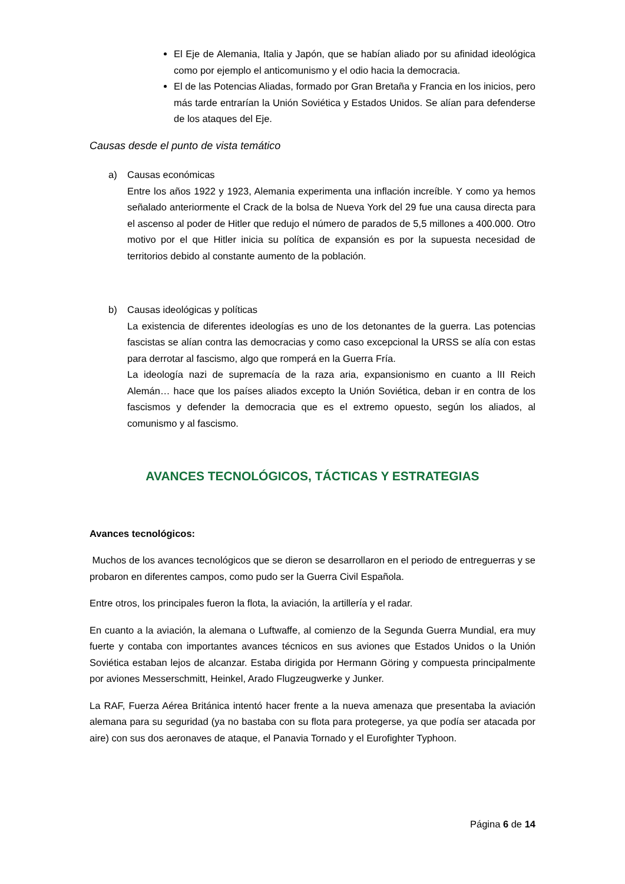El Eje de Alemania, Italia y Japón, que se habían aliado por su afinidad ideológica como por ejemplo el anticomunismo y el odio hacia la democracia.
El de las Potencias Aliadas, formado por Gran Bretaña y Francia en los inicios, pero más tarde entrarían la Unión Soviética y Estados Unidos. Se alían para defenderse de los ataques del Eje.
Causas desde el punto de vista temático
a) Causas económicas
Entre los años 1922 y 1923, Alemania experimenta una inflación increíble. Y como ya hemos señalado anteriormente el Crack de la bolsa de Nueva York del 29 fue una causa directa para el ascenso al poder de Hitler que redujo el número de parados de 5,5 millones a 400.000. Otro motivo por el que Hitler inicia su política de expansión es por la supuesta necesidad de territorios debido al constante aumento de la población.
b) Causas ideológicas y políticas
La existencia de diferentes ideologías es uno de los detonantes de la guerra. Las potencias fascistas se alían contra las democracias y como caso excepcional la URSS se alía con estas para derrotar al fascismo, algo que romperá en la Guerra Fría.
La ideología nazi de supremacía de la raza aria, expansionismo en cuanto a lII Reich Alemán… hace que los países aliados excepto la Unión Soviética, deban ir en contra de los fascismos y defender la democracia que es el extremo opuesto, según los aliados, al comunismo y al fascismo.
AVANCES TECNOLÓGICOS, TÁCTICAS Y ESTRATEGIAS
Avances tecnológicos:
Muchos de los avances tecnológicos que se dieron se desarrollaron en el periodo de entreguerras y se probaron en diferentes campos, como pudo ser la Guerra Civil Española.
Entre otros, los principales fueron la flota, la aviación, la artillería y el radar.
En cuanto a la aviación, la alemana o Luftwaffe, al comienzo de la Segunda Guerra Mundial, era muy fuerte y contaba con importantes avances técnicos en sus aviones que Estados Unidos o la Unión Soviética estaban lejos de alcanzar. Estaba dirigida por Hermann Göring y compuesta principalmente por aviones Messerschmitt, Heinkel, Arado Flugzeugwerke y Junker.
La RAF, Fuerza Aérea Británica intentó hacer frente a la nueva amenaza que presentaba la aviación alemana para su seguridad (ya no bastaba con su flota para protegerse, ya que podía ser atacada por aire) con sus dos aeronaves de ataque, el Panavia Tornado y el Eurofighter Typhoon.
Página 6 de 14